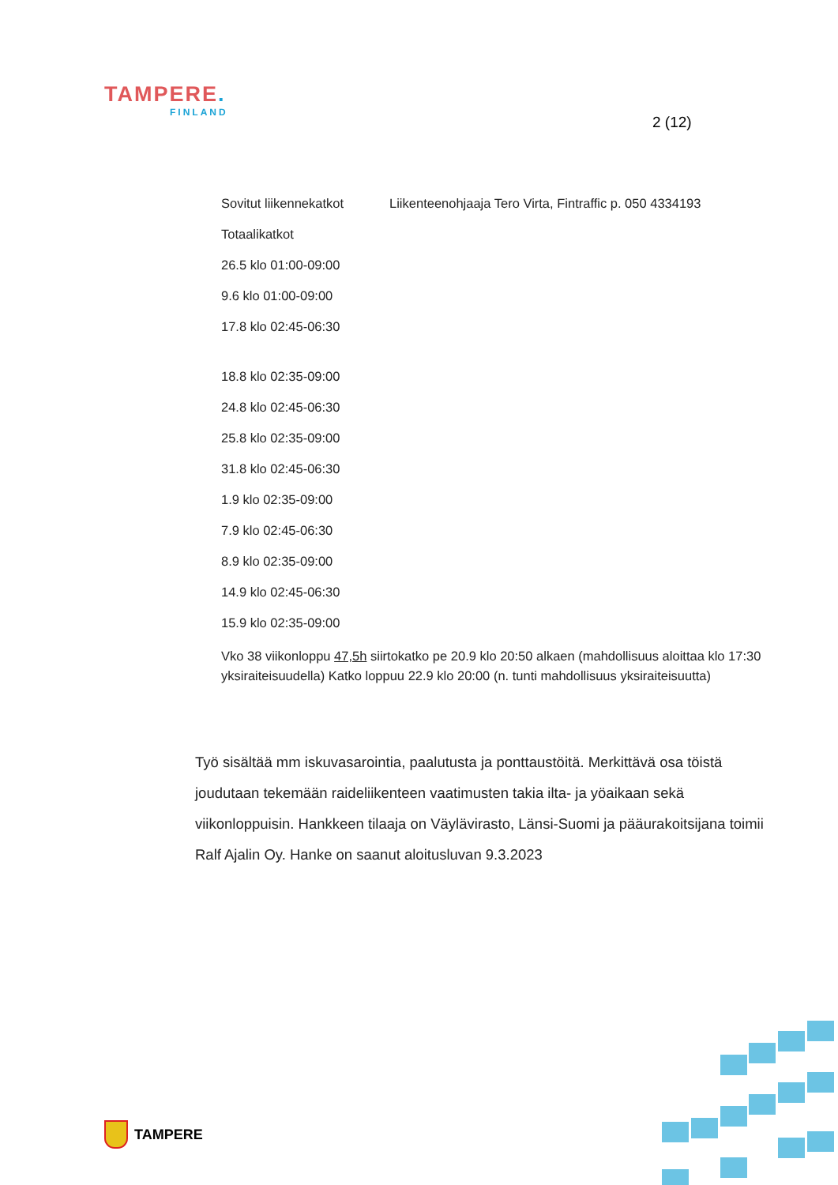TAMPERE.
FINLAND
2 (12)
Sovitut liikennekatkot Liikenteenohjaaja Tero Virta, Fintraffic p. 050 4334193
Totaalikatkot
26.5 klo 01:00-09:00
9.6 klo 01:00-09:00
17.8 klo 02:45-06:30
18.8 klo 02:35-09:00
24.8 klo 02:45-06:30
25.8 klo 02:35-09:00
31.8 klo 02:45-06:30
1.9 klo 02:35-09:00
7.9 klo 02:45-06:30
8.9 klo 02:35-09:00
14.9 klo 02:45-06:30
15.9 klo 02:35-09:00
Vko 38 viikonloppu 47,5h siirtokatko pe 20.9 klo 20:50 alkaen (mahdollisuus aloittaa klo 17:30 yksiraiteisuudella) Katko loppuu 22.9 klo 20:00 (n. tunti mahdollisuus yksiraiteisuutta)
Työ sisältää mm iskuvasarointia, paalutusta ja ponttaustöitä. Merkittävä osa töistä joudutaan tekemään raideliikenteen vaatimusten takia ilta- ja yöaikaan sekä viikonloppuisin. Hankkeen tilaaja on Väylävirasto, Länsi-Suomi ja pääurakoitsijana toimii Ralf Ajalin Oy. Hanke on saanut aloitusluvan 9.3.2023
TAMPERE